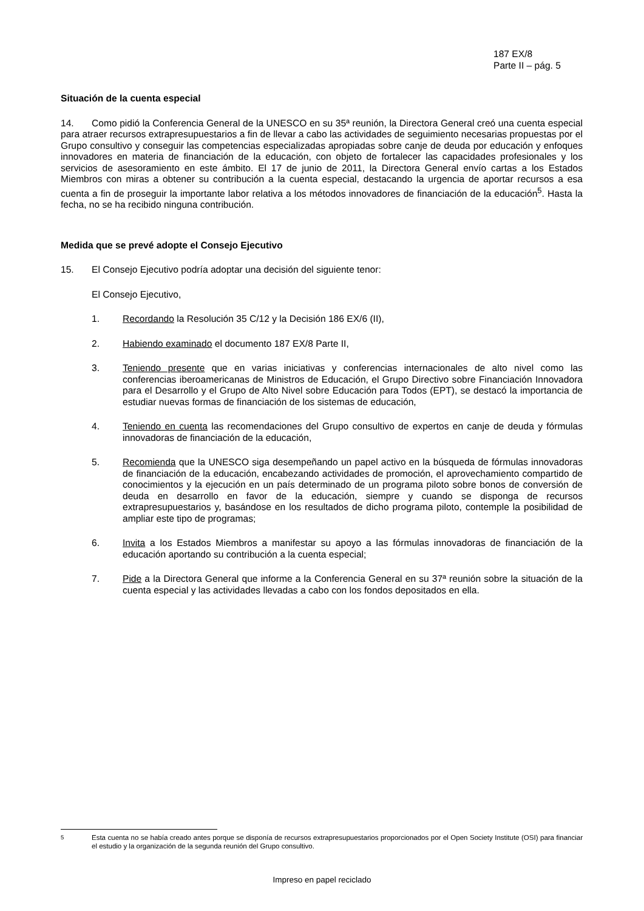187 EX/8
Parte II – pág. 5
Situación de la cuenta especial
14. Como pidió la Conferencia General de la UNESCO en su 35ª reunión, la Directora General creó una cuenta especial para atraer recursos extrapresupuestarios a fin de llevar a cabo las actividades de seguimiento necesarias propuestas por el Grupo consultivo y conseguir las competencias especializadas apropiadas sobre canje de deuda por educación y enfoques innovadores en materia de financiación de la educación, con objeto de fortalecer las capacidades profesionales y los servicios de asesoramiento en este ámbito. El 17 de junio de 2011, la Directora General envío cartas a los Estados Miembros con miras a obtener su contribución a la cuenta especial, destacando la urgencia de aportar recursos a esa cuenta a fin de proseguir la importante labor relativa a los métodos innovadores de financiación de la educación<sup>5</sup>. Hasta la fecha, no se ha recibido ninguna contribución.
Medida que se prevé adopte el Consejo Ejecutivo
15. El Consejo Ejecutivo podría adoptar una decisión del siguiente tenor:
El Consejo Ejecutivo,
1. Recordando la Resolución 35 C/12 y la Decisión 186 EX/6 (II),
2. Habiendo examinado el documento 187 EX/8 Parte II,
3. Teniendo presente que en varias iniciativas y conferencias internacionales de alto nivel como las conferencias iberoamericanas de Ministros de Educación, el Grupo Directivo sobre Financiación Innovadora para el Desarrollo y el Grupo de Alto Nivel sobre Educación para Todos (EPT), se destacó la importancia de estudiar nuevas formas de financiación de los sistemas de educación,
4. Teniendo en cuenta las recomendaciones del Grupo consultivo de expertos en canje de deuda y fórmulas innovadoras de financiación de la educación,
5. Recomienda que la UNESCO siga desempeñando un papel activo en la búsqueda de fórmulas innovadoras de financiación de la educación, encabezando actividades de promoción, el aprovechamiento compartido de conocimientos y la ejecución en un país determinado de un programa piloto sobre bonos de conversión de deuda en desarrollo en favor de la educación, siempre y cuando se disponga de recursos extrapresupuestarios y, basándose en los resultados de dicho programa piloto, contemple la posibilidad de ampliar este tipo de programas;
6. Invita a los Estados Miembros a manifestar su apoyo a las fórmulas innovadoras de financiación de la educación aportando su contribución a la cuenta especial;
7. Pide a la Directora General que informe a la Conferencia General en su 37ª reunión sobre la situación de la cuenta especial y las actividades llevadas a cabo con los fondos depositados en ella.
<sup>5</sup> Esta cuenta no se había creado antes porque se disponía de recursos extrapresupuestarios proporcionados por el Open Society Institute (OSI) para financiar el estudio y la organización de la segunda reunión del Grupo consultivo.
Impreso en papel reciclado